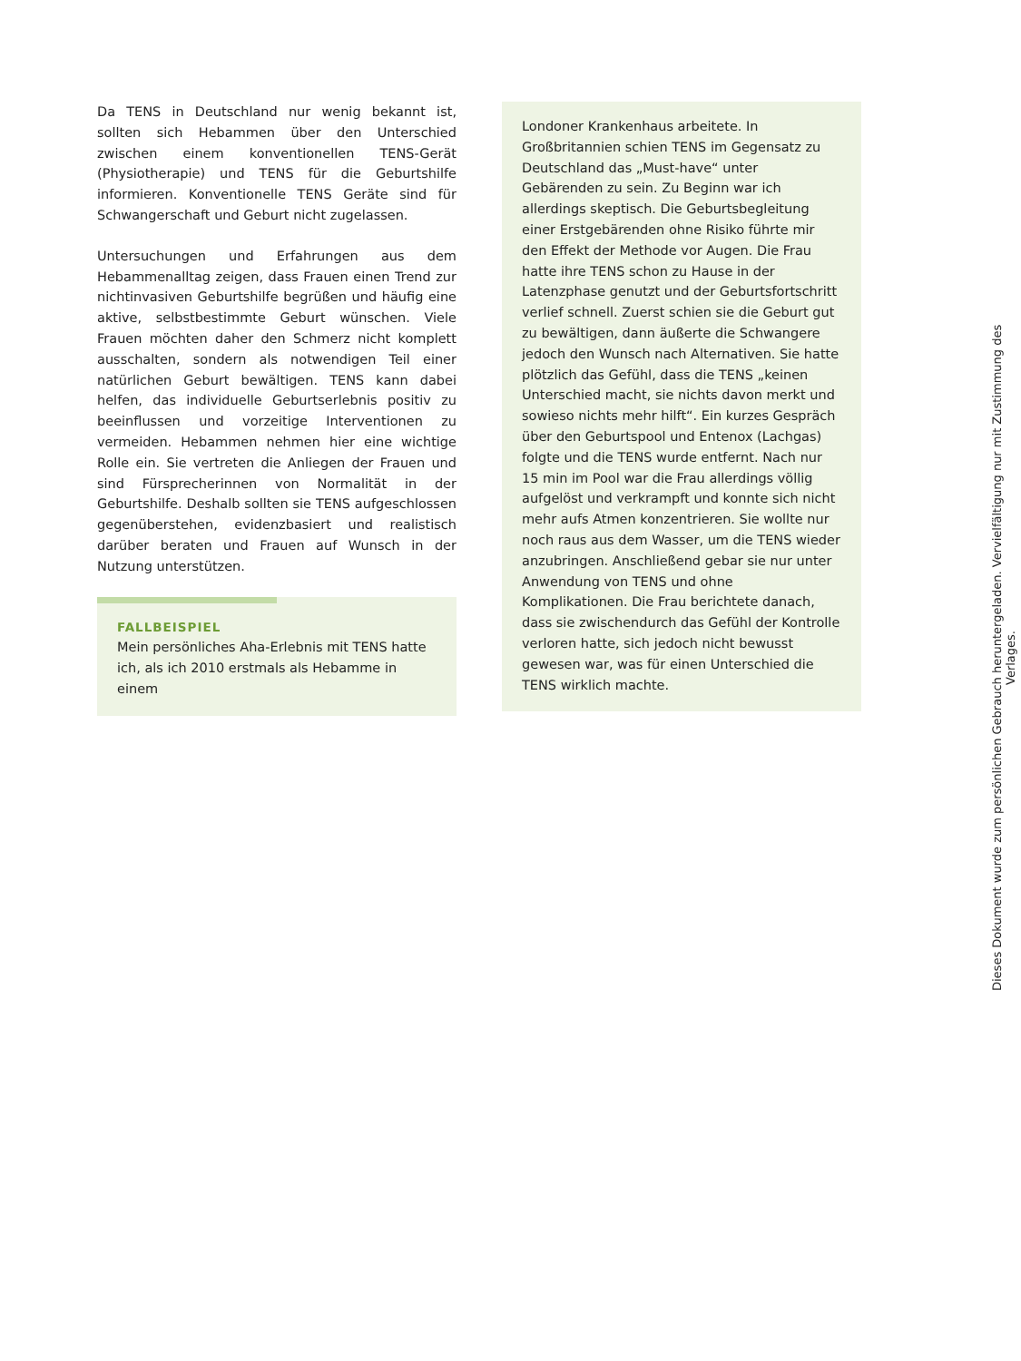Da TENS in Deutschland nur wenig bekannt ist, sollten sich Hebammen über den Unterschied zwischen einem konventionellen TENS-Gerät (Physiotherapie) und TENS für die Geburtshilfe informieren. Konventionelle TENS Geräte sind für Schwangerschaft und Geburt nicht zugelassen.
Untersuchungen und Erfahrungen aus dem Hebammenalltag zeigen, dass Frauen einen Trend zur nichtinvasiven Geburtshilfe begrüßen und häufig eine aktive, selbstbestimmte Geburt wünschen. Viele Frauen möchten daher den Schmerz nicht komplett ausschalten, sondern als notwendigen Teil einer natürlichen Geburt bewältigen. TENS kann dabei helfen, das individuelle Geburtserlebnis positiv zu beeinflussen und vorzeitige Interventionen zu vermeiden. Hebammen nehmen hier eine wichtige Rolle ein. Sie vertreten die Anliegen der Frauen und sind Fürsprecherinnen von Normalität in der Geburtshilfe. Deshalb sollten sie TENS aufgeschlossen gegenüberstehen, evidenzbasiert und realistisch darüber beraten und Frauen auf Wunsch in der Nutzung unterstützen.
FALLBEISPIEL
Mein persönliches Aha-Erlebnis mit TENS hatte ich, als ich 2010 erstmals als Hebamme in einem
Londoner Krankenhaus arbeitete. In Großbritannien schien TENS im Gegensatz zu Deutschland das „Must-have“ unter Gebärenden zu sein. Zu Beginn war ich allerdings skeptisch. Die Geburtsbegleitung einer Erstgebärenden ohne Risiko führte mir den Effekt der Methode vor Augen. Die Frau hatte ihre TENS schon zu Hause in der Latenzphase genutzt und der Geburtsfortschritt verlief schnell. Zuerst schien sie die Geburt gut zu bewältigen, dann äußerte die Schwangere jedoch den Wunsch nach Alternativen. Sie hatte plötzlich das Gefühl, dass die TENS „keinen Unterschied macht, sie nichts davon merkt und sowieso nichts mehr hilft“. Ein kurzes Gespräch über den Geburtspool und Entenox (Lachgas) folgte und die TENS wurde entfernt. Nach nur 15 min im Pool war die Frau allerdings völlig aufgelöst und verkrampft und konnte sich nicht mehr aufs Atmen konzentrieren. Sie wollte nur noch raus aus dem Wasser, um die TENS wieder anzubringen. Anschließend gebar sie nur unter Anwendung von TENS und ohne Komplikationen. Die Frau berichtete danach, dass sie zwischendurch das Gefühl der Kontrolle verloren hatte, sich jedoch nicht bewusst gewesen war, was für einen Unterschied die TENS wirklich machte.
Dieses Dokument wurde zum persönlichen Gebrauch heruntergeladen. Vervielfältigung nur mit Zustimmung des Verlages.